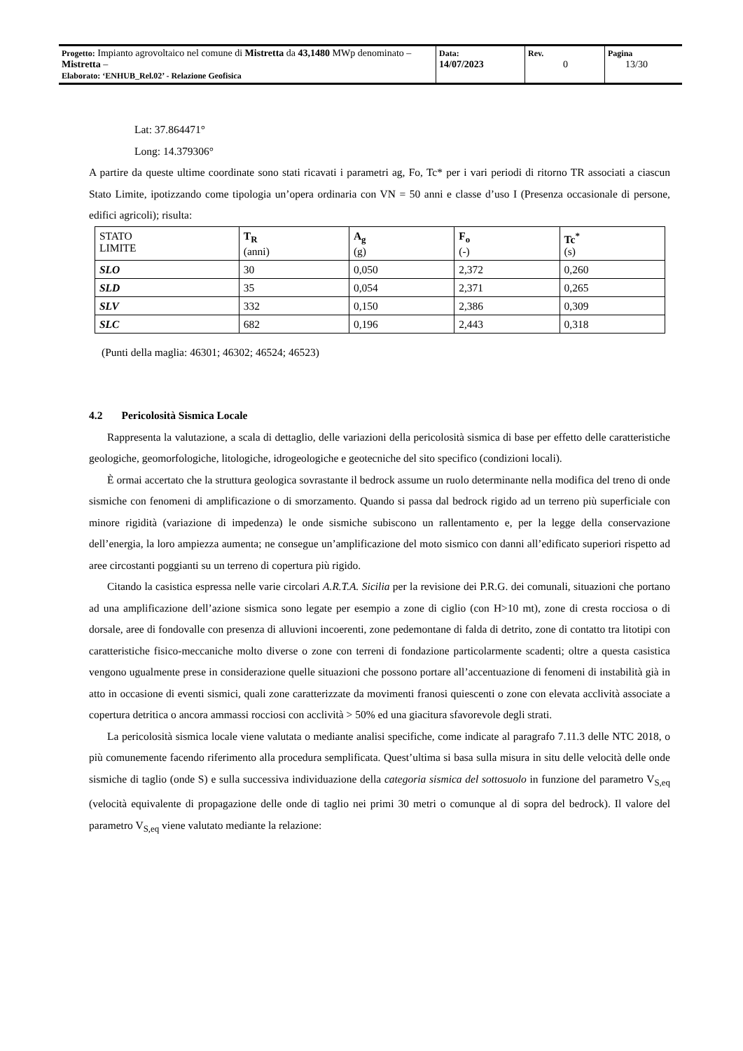| Progetto: Impianto agrovoltaico nel comune di Mistretta da 43,1480 MWp denominato – Mistretta – Elaborato: ‘ENHUB_Rel.02’ - Relazione Geofisica | Data: 14/07/2023 | Rev. 0 | Pagina 13/30 |
Lat: 37.864471°
Long: 14.379306°
A partire da queste ultime coordinate sono stati ricavati i parametri ag, Fo, Tc* per i vari periodi di ritorno TR associati a ciascun Stato Limite, ipotizzando come tipologia un’opera ordinaria con VN = 50 anni e classe d’uso I (Presenza occasionale di persone, edifici agricoli); risulta:
| STATO LIMITE | T<sub>R</sub> (anni) | A<sub>g</sub> (g) | F<sub>o</sub> (-) | Tc<sup>*</sup> (s) |
| --- | --- | --- | --- | --- |
| SLO | 30 | 0,050 | 2,372 | 0,260 |
| SLD | 35 | 0,054 | 2,371 | 0,265 |
| SLV | 332 | 0,150 | 2,386 | 0,309 |
| SLC | 682 | 0,196 | 2,443 | 0,318 |
(Punti della maglia: 46301; 46302; 46524; 46523)
4.2 Pericolosità Sismica Locale
Rappresenta la valutazione, a scala di dettaglio, delle variazioni della pericolosità sismica di base per effetto delle caratteristiche geologiche, geomorfologiche, litologiche, idrogeologiche e geotecniche del sito specifico (condizioni locali).
È ormai accertato che la struttura geologica sovrastante il bedrock assume un ruolo determinante nella modifica del treno di onde sismiche con fenomeni di amplificazione o di smorzamento. Quando si passa dal bedrock rigido ad un terreno più superficiale con minore rigidità (variazione di impedenza) le onde sismiche subiscono un rallentamento e, per la legge della conservazione dell’energia, la loro ampiezza aumenta; ne consegue un’amplificazione del moto sismico con danni all’edificato superiori rispetto ad aree circostanti poggianti su un terreno di copertura più rigido.
Citando la casistica espressa nelle varie circolari A.R.T.A. Sicilia per la revisione dei P.R.G. dei comunali, situazioni che portano ad una amplificazione dell’azione sismica sono legate per esempio a zone di ciglio (con H>10 mt), zone di cresta rocciosa o di dorsale, aree di fondovalle con presenza di alluvioni incoerenti, zone pedemontane di falda di detrito, zone di contatto tra litotipi con caratteristiche fisico-meccaniche molto diverse o zone con terreni di fondazione particolarmente scadenti; oltre a questa casistica vengono ugualmente prese in considerazione quelle situazioni che possono portare all’accentuazione di fenomeni di instabilità già in atto in occasione di eventi sismici, quali zone caratterizzate da movimenti franosi quiescenti o zone con elevata acclività associate a copertura detritica o ancora ammassi rocciosi con acclività > 50% ed una giacitura sfavorevole degli strati.
La pericolosità sismica locale viene valutata o mediante analisi specifiche, come indicate al paragrafo 7.11.3 delle NTC 2018, o più comunemente facendo riferimento alla procedura semplificata. Quest’ultima si basa sulla misura in situ delle velocità delle onde sismiche di taglio (onde S) e sulla successiva individuazione della categoria sismica del sottosuolo in funzione del parametro V<sub>S,eq</sub> (velocità equivalente di propagazione delle onde di taglio nei primi 30 metri o comunque al di sopra del bedrock). Il valore del parametro V<sub>S,eq</sub> viene valutato mediante la relazione: